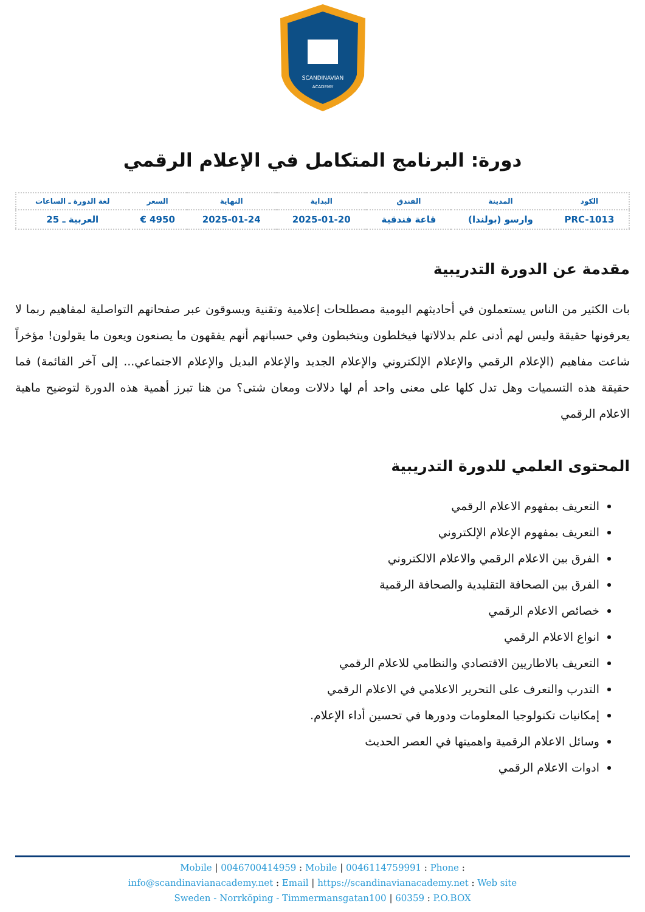SCANDINAVIAN
ACADEMY
دورة: البرنامج المتكامل في الإعلام الرقمي
| الكود | المدينة | الفندق | البداية | النهاية | السعر | لغة الدورة ـ الساعات |
| --- | --- | --- | --- | --- | --- | --- |
| PRC-1013 | وارسو (بولندا) | قاعة فندقية | 2025-01-20 | 2025-01-24 | 4950 € | العربية ـ 25 |
مقدمة عن الدورة التدريبية
بات الكثير من الناس يستعملون في أحاديثهم اليومية مصطلحات إعلامية وتقنية ويسوقون عبر صفحاتهم التواصلية لمفاهيم ربما لا يعرفونها حقيقة وليس لهم أدنى علم بدلالاتها فيخلطون ويتخبطون وفي حسبانهم أنهم يفقهون ما يصنعون ويعون ما يقولون! مؤخراً شاعت مفاهيم (الإعلام الرقمي والإعلام الإلكتروني والإعلام الجديد والإعلام البديل والإعلام الاجتماعي... إلى آخر القائمة) فما حقيقة هذه التسميات وهل تدل كلها على معنى واحد أم لها دلالات ومعان شتى؟ من هنا تبرز أهمية هذه الدورة لتوضيح ماهية الاعلام الرقمي
المحتوى العلمي للدورة التدريبية
التعريف بمفهوم الاعلام الرقمي
التعريف بمفهوم الإعلام الإلكتروني
الفرق بين الاعلام الرقمي والاعلام الالكتروني
الفرق بين الصحافة التقليدية والصحافة الرقمية
خصائص الاعلام الرقمي
انواع الاعلام الرقمي
التعريف بالاطاريين الاقتصادي والنظامي للاعلام الرقمي
التدرب والتعرف على التحرير الاعلامي في الاعلام الرقمي
إمكانيات تكنولوجيا المعلومات ودورها في تحسين أداء الإعلام.
وسائل الاعلام الرقمية واهميتها في العصر الحديث
ادوات الاعلام الرقمي
Mobile | 0046700414959 : Mobile | 0046114759991 : Phone :
info@scandinavianacademy.net : Email | https://scandinavianacademy.net : Web site
Sweden - Norrköping - Timmermansgatan100 | 60359 : P.O.BOX